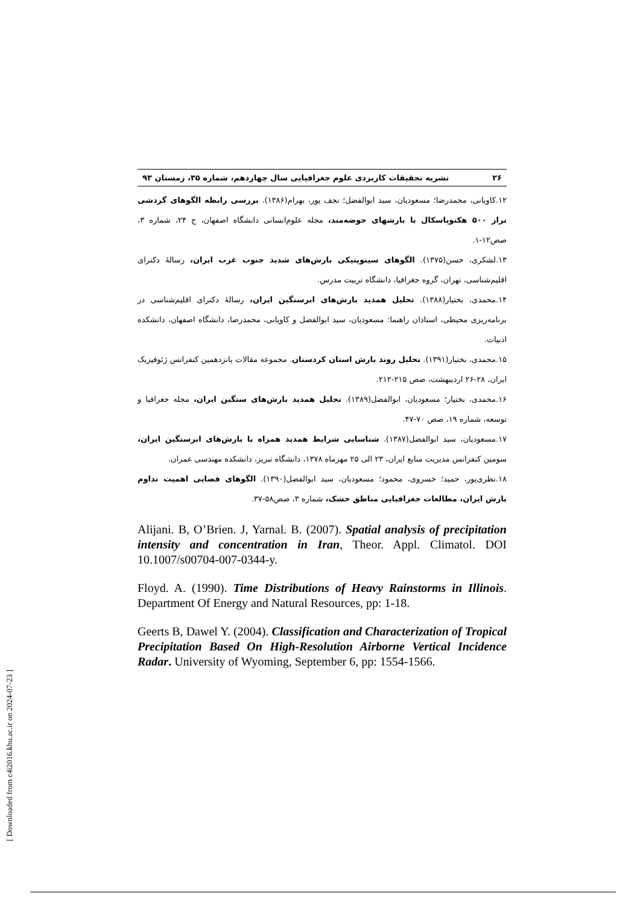۲۶ نشریه تحقیقات کاربردی علوم جغرافیایی سال چهاردهم، شماره ۳۵، زمستان ۹۳
۱۲.کاویانی، محمدرضا؛ مسعودیان، سید ابوالفضل؛ نجف پور، بهرام(۱۳۸۶). بررسی رابطه الگوهای گردشی تراز ۵۰۰ هکتوپاسکال با بارشهای حوضه‌مند، مجله علوم‌انسانی دانشگاه اصفهان، ج ۲۴، شماره ۳، صص۱۲-۱.
۱۳.لشکری، حسن(۱۳۷۵). الگوهای سینوپتیکی بارش‌های شدید جنوب غرب ایران، رسالهٔ دکترای اقلیم‌شناسی، تهران، گروه جغرافیا، دانشگاه تربیت مدرس.
۱۴.محمدی، بختیار(۱۳۸۸). تحلیل همدید بارش‌های ابرسنگین ایران، رسالهٔ دکترای اقلیم‌شناسی در برنامه‌ریزی محیطی، استادان راهنما: مسعودیان، سید ابوالفضل و کاویانی، محمدرضا، دانشگاه اصفهان، دانشکده ادبیات.
۱۵.محمدی، بختیار(۱۳۹۱). تحلیل روند بارش استان کردستان. مجموعه مقالات پانزدهمین کنفرانس ژئوفیزیک ایران، ۲۸-۲۶ اردیبهشت، صص ۲۱۵-۲۱۲.
۱۶.محمدی، بختیار؛ مسعودیان، ابوالفضل(۱۳۸۹). تحلیل همدید بارش‌های سنگین ایران، مجله جغرافیا و توسعه، شماره ۱۹، صص ۷۰-۴۷.
۱۷.مسعودیان، سید ابوالفضل(۱۳۸۷). شناسایی شرایط همدید همراه با بارش‌های ابرسنگین ایران، سومین کنفرانس مدیریت منابع ایران، ۲۳ الی ۲۵ مهرماه ۱۳۷۸، دانشگاه تبریز، دانشکده مهندسی عمران.
۱۸.نظری‌پور، حمید؛ خسروی، محمود؛ مسعودیان، سید ابوالفضل(۱۳۹۰). الگوهای فضایی اهمیت تداوم بارش ایران، مطالعات جغرافیایی مناطق خشک، شماره ۳، صص۵۸-۳۷.
Alijani. B, O’Brien. J, Yarnal. B. (2007). Spatial analysis of precipitation intensity and concentration in Iran, Theor. Appl. Climatol. DOI 10.1007/s00704-007-0344-y.
Floyd. A. (1990). Time Distributions of Heavy Rainstorms in Illinois. Department Of Energy and Natural Resources, pp: 1-18.
Geerts B, Dawel Y. (2004). Classification and Characterization of Tropical Precipitation Based On High-Resolution Airborne Vertical Incidence Radar. University of Wyoming, September 6, pp: 1554-1566.
[ Downloaded from c4i2016.khu.ac.ir on 2024-07-23 ]